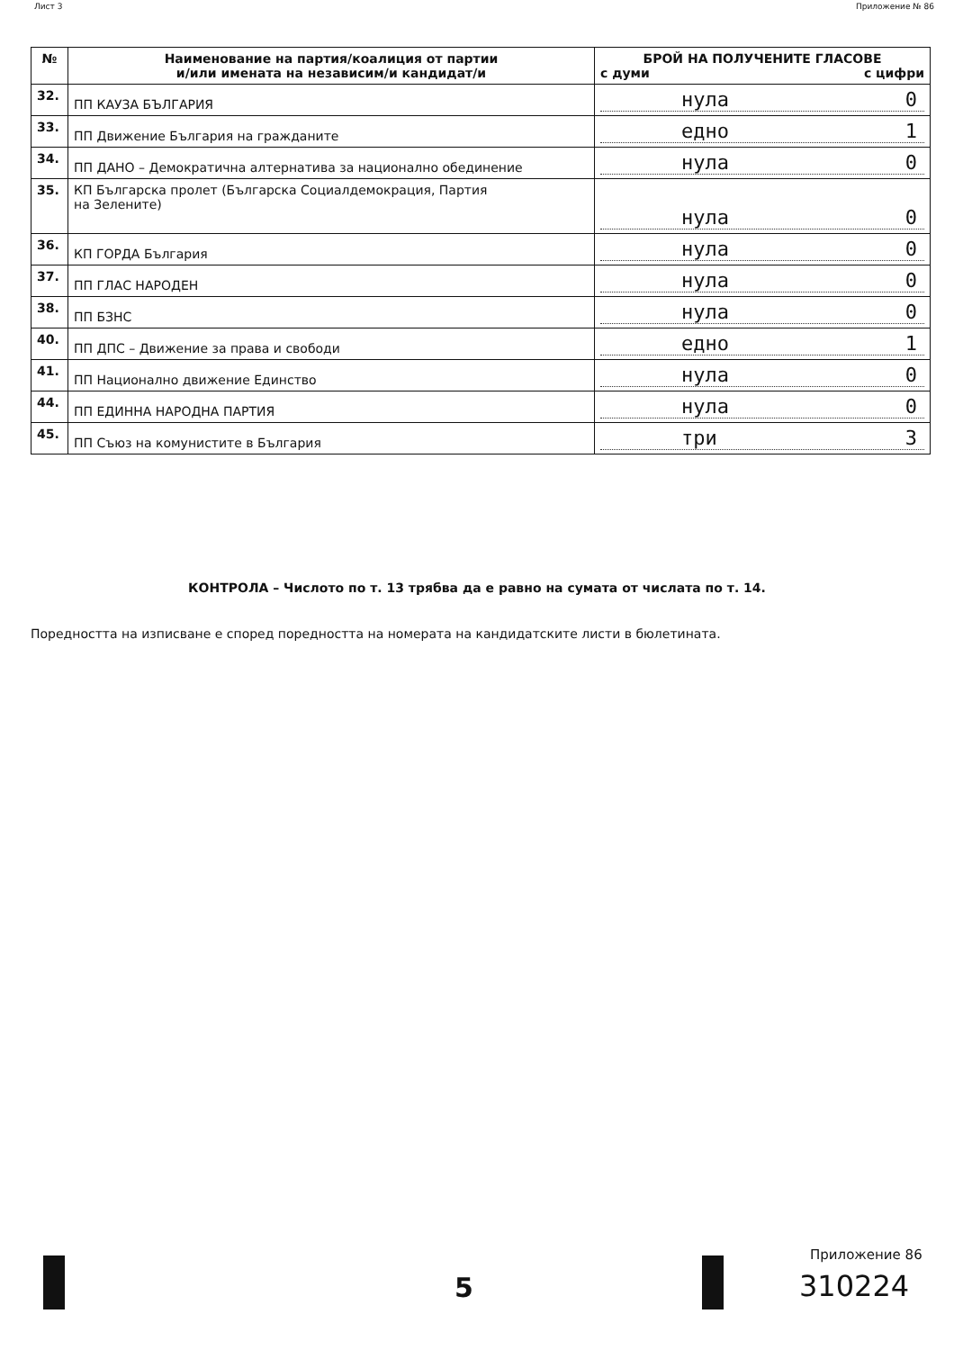Лист 3 Приложение № 86
| № | Наименование на партия/коалиция от партии и/или имената на независим/и кандидат/и | БРОЙ НА ПОЛУЧЕНИТЕ ГЛАСОВЕ с думи с цифри |
| --- | --- | --- |
| 32. | ПП КАУЗА БЪЛГАРИЯ | нула 0 |
| 33. | ПП Движение България на гражданите | едно 1 |
| 34. | ПП ДАНО – Демократична алтернатива за национално обединение | нула 0 |
| 35. | КП Българска пролет (Българска Социалдемокрация, Партия на Зелените) | нула 0 |
| 36. | КП ГОРДА България | нула 0 |
| 37. | ПП ГЛАС НАРОДЕН | нула 0 |
| 38. | ПП БЗНС | нула 0 |
| 40. | ПП ДПС – Движение за права и свободи | едно 1 |
| 41. | ПП Национално движение Единство | нула 0 |
| 44. | ПП ЕДИННА НАРОДНА ПАРТИЯ | нула 0 |
| 45. | ПП Съюз на комунистите в България | три 3 |
КОНТРОЛА – Числото по т. 13 трябва да е равно на сумата от числата по т. 14.
Поредността на изписване е според поредността на номерата на кандидатските листи в бюлетината.
5
Приложение 86
310224